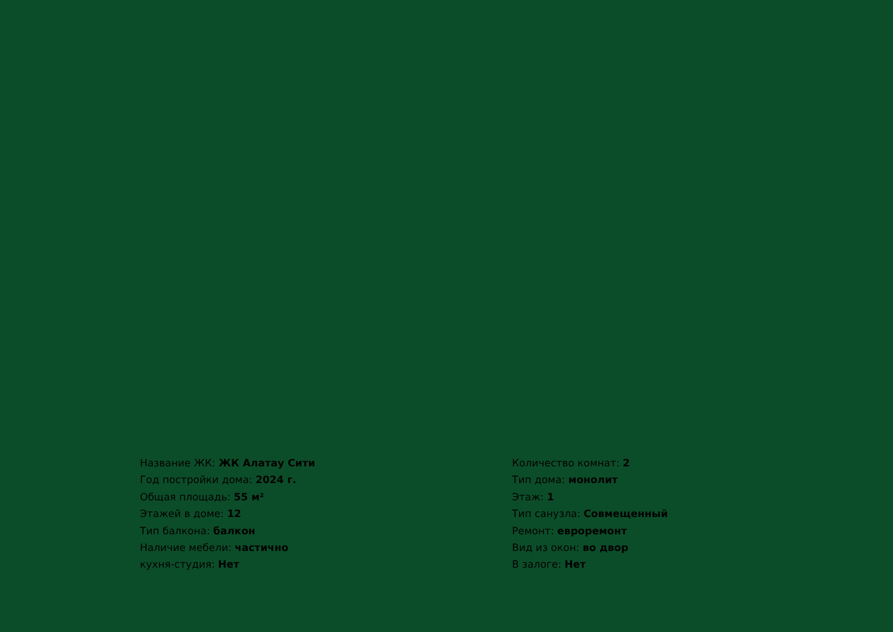Название ЖК: ЖК Алатау Сити
Год постройки дома: 2024 г.
Общая площадь: 55 м²
Этажей в доме: 12
Тип балкона: балкон
Наличие мебели: частично
кухня-студия: Нет
Количество комнат: 2
Тип дома: монолит
Этаж: 1
Тип санузла: Совмещенный
Ремонт: евроремонт
Вид из окон: во двор
В залоге: Нет